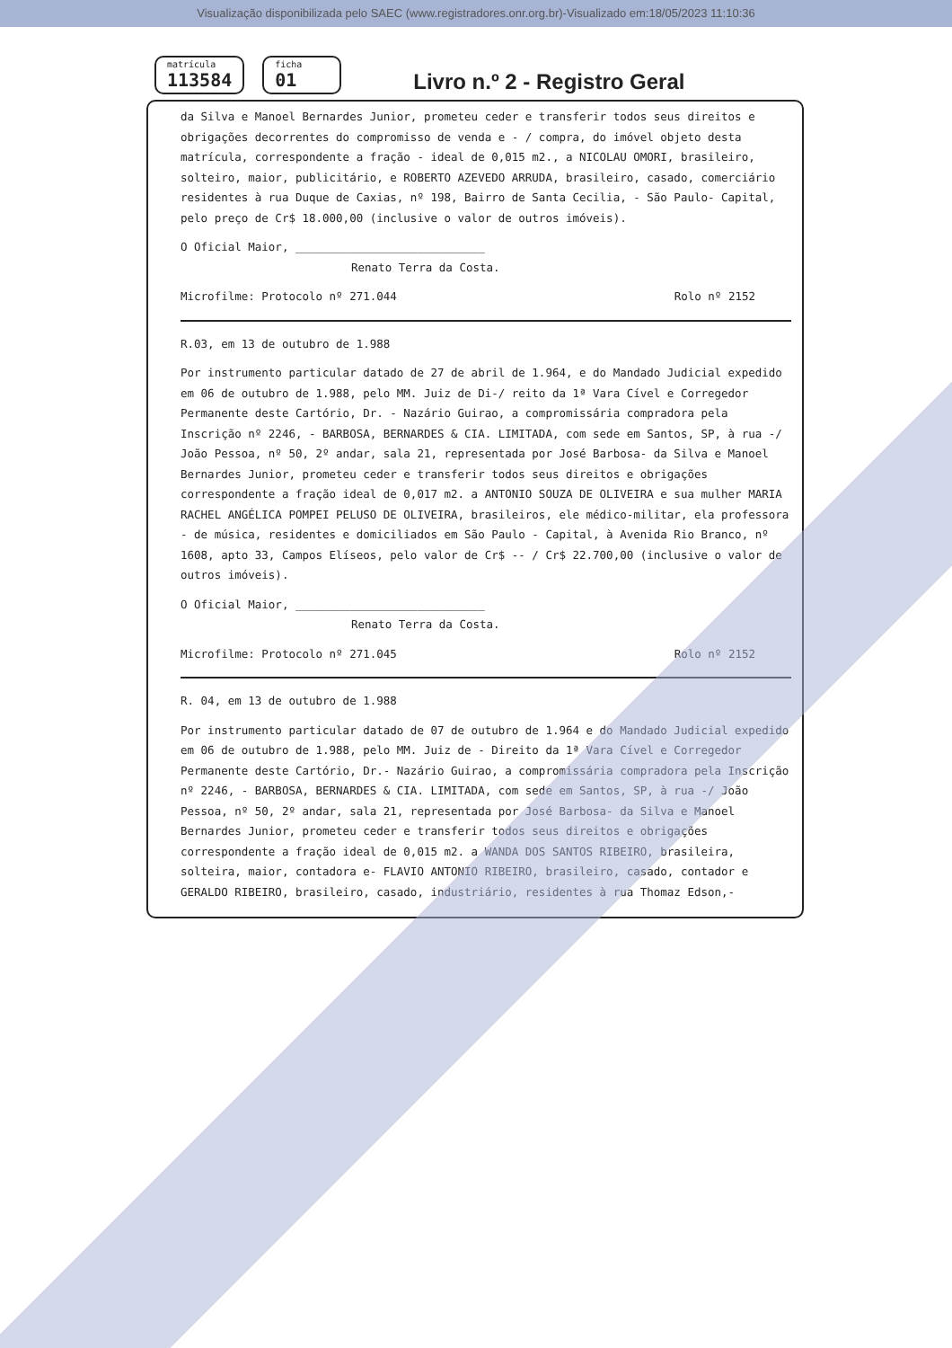Visualização disponibilizada pelo SAEC (www.registradores.onr.org.br)-Visualizado em:18/05/2023 11:10:36
matrícula
113584
ficha
01
Livro n.º 2 - Registro Geral
da Silva e Manoel Bernardes Junior, prometeu ceder e transferir todos seus direitos e obrigações decorrentes do compromisso de venda e - / compra, do imóvel objeto desta matrícula, correspondente a fração - ideal de 0,015 m2., a NICOLAU OMORI, brasileiro, solteiro, maior, publicitário, e ROBERTO AZEVEDO ARRUDA, brasileiro, casado, comerciário residentes à rua Duque de Caxias, nº 198, Bairro de Santa Cecilia, - São Paulo- Capital, pelo preço de Cr$ 18.000,00 (inclusive o valor de outros imóveis).
O Oficial Maior, ____________________________
Renato Terra da Costa.
Microfilme: Protocolo nº 271.044 Rolo nº 2152
R.03, em 13 de outubro de 1.988
Por instrumento particular datado de 27 de abril de 1.964, e do Mandado Judicial expedido em 06 de outubro de 1.988, pelo MM. Juiz de Di-/ reito da 1ª Vara Cível e Corregedor Permanente deste Cartório, Dr. - Nazário Guirao, a compromissária compradora pela Inscrição nº 2246, - BARBOSA, BERNARDES & CIA. LIMITADA, com sede em Santos, SP, à rua -/ João Pessoa, nº 50, 2º andar, sala 21, representada por José Barbosa- da Silva e Manoel Bernardes Junior, prometeu ceder e transferir todos seus direitos e obrigações correspondente a fração ideal de 0,017 m2. a ANTONIO SOUZA DE OLIVEIRA e sua mulher MARIA RACHEL ANGÉLICA POMPEI PELUSO DE OLIVEIRA, brasileiros, ele médico-militar, ela professora - de música, residentes e domiciliados em São Paulo - Capital, à Avenida Rio Branco, nº 1608, apto 33, Campos Elíseos, pelo valor de Cr$ -- / Cr$ 22.700,00 (inclusive o valor de outros imóveis).
O Oficial Maior, ____________________________
Renato Terra da Costa.
Microfilme: Protocolo nº 271.045 Rolo nº 2152
R. 04, em 13 de outubro de 1.988
Por instrumento particular datado de 07 de outubro de 1.964 e do Mandado Judicial expedido em 06 de outubro de 1.988, pelo MM. Juiz de - Direito da 1ª Vara Cível e Corregedor Permanente deste Cartório, Dr.- Nazário Guirao, a compromissária compradora pela Inscrição nº 2246, - BARBOSA, BERNARDES & CIA. LIMITADA, com sede em Santos, SP, à rua -/ João Pessoa, nº 50, 2º andar, sala 21, representada por José Barbosa- da Silva e Manoel Bernardes Junior, prometeu ceder e transferir todos seus direitos e obrigações correspondente a fração ideal de 0,015 m2. a WANDA DOS SANTOS RIBEIRO, brasileira, solteira, maior, contadora e- FLAVIO ANTONIO RIBEIRO, brasileiro, casado, contador e GERALDO RIBEIRO, brasileiro, casado, industriário, residentes à rua Thomaz Edson,-